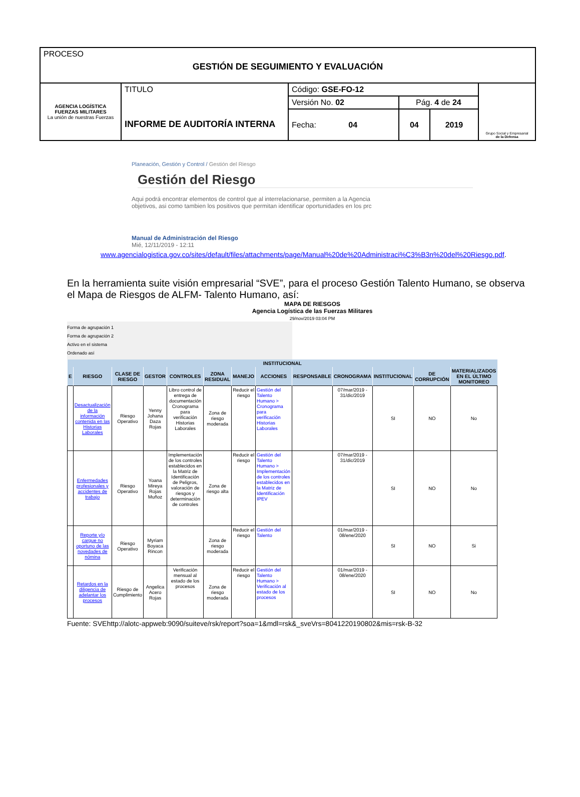| PROCESO GESTIÓN DE SEGUIMIENTO Y EVALUACIÓN | | | | | |
| AGENCIA LOGÍSTICA FUERZAS MILITARES La unión de nuestras Fuerzas | TITULO INFORME DE AUDITORÍA INTERNA | Código: GSE-FO-12 | | | Grupo Social y Empresarial de la Defensa |
| | | Versión No. 02 | Pág. 4 de 24 | | |
| | | Fecha: 04 | 04 | 2019 | |
Planeación, Gestión y Control / Gestión del Riesgo
Gestión del Riesgo
Aqui podrá encontrar elementos de control que al interrelacionarse, permiten a la Agencia
objetivos, asi como tambien los positivos que permitan identificar oportunidades en los prc
Manual de Administración del Riesgo
Mié, 12/11/2019 - 12:11
www.agencialogistica.gov.co/sites/default/files/attachments/page/Manual%20de%20Administraci%C3%B3n%20del%20Riesgo.pdf.
En la herramienta suite visión empresarial “SVE”, para el proceso Gestión Talento Humano, se observa el Mapa de Riesgos de ALFM- Talento Humano, así:
MAPA DE RIESGOS
Agencia Logística de las Fuerzas Militares
29/nov/2019 03:04 PM
Forma de agrupación 1
Forma de agrupación 2
Activo en el sistema
Ordenado así
| INSTITUCIONAL | | | | | | | | | | | | |
| --- | --- | --- | --- | --- | --- | --- | --- | --- | --- | --- | --- | --- |
| E | RIESGO | CLASE DE RIESGO | GESTOR | CONTROLES | ZONA RESIDUAL | MANEJO | ACCIONES | RESPONSABLE | CRONOGRAMA | INSTITUCIONAL | DE CORRUPCIÓN | MATERIALIZADOS EN EL ÚLTIMO MONITOREO |
| | Desactualización de la información contenida en las Historias Laborales | Riesgo Operativo | Yenny Johana Daza Rojas | Libro control de entrega de documentación Cronograma para verificación Historias Laborales | Zona de riesgo moderada | Reducir el riesgo | Gestión del Talento Humano > Cronograma para verificación Historias Laborales | | 07/mar/2019 - 31/dic/2019 | SI | NO | No |
| | Enfermedades profesionales y accidentes de trabajo | Riesgo Operativo | Yoana Mireya Rojas Muñoz | Implementación de los controles establecidos en la Matriz de Identificación de Peligros, valoración de riesgos y determinación de controles | Zona de riesgo alta | Reducir el riesgo | Gestión del Talento Humano > Implementación de los controles establecidos en la Matriz de Identificación IPEV | | 07/mar/2019 - 31/dic/2019 | SI | NO | No |
| | Reporte y/o cargue no oportuno de las novedades de nómina | Riesgo Operativo | Myriam Boyaca Rincon | | Zona de riesgo moderada | Reducir el riesgo | Gestión del Talento | | 01/mar/2019 - 08/ene/2020 | SI | NO | Si |
| | Retardos en la diligencia de adelantar los procesos | Riesgo de Cumplimiento | Angelica Acero Rojas | Verificación mensual al estado de los procesos | Zona de riesgo moderada | Reducir el riesgo | Gestión del Talento Humano > Verificación al estado de los procesos | | 01/mar/2019 - 08/ene/2020 | SI | NO | No |
Fuente: SVEhttp://alotc-appweb:9090/suiteve/rsk/report?soa=1&mdl=rsk&_sveVrs=8041220190802&mis=rsk-B-32